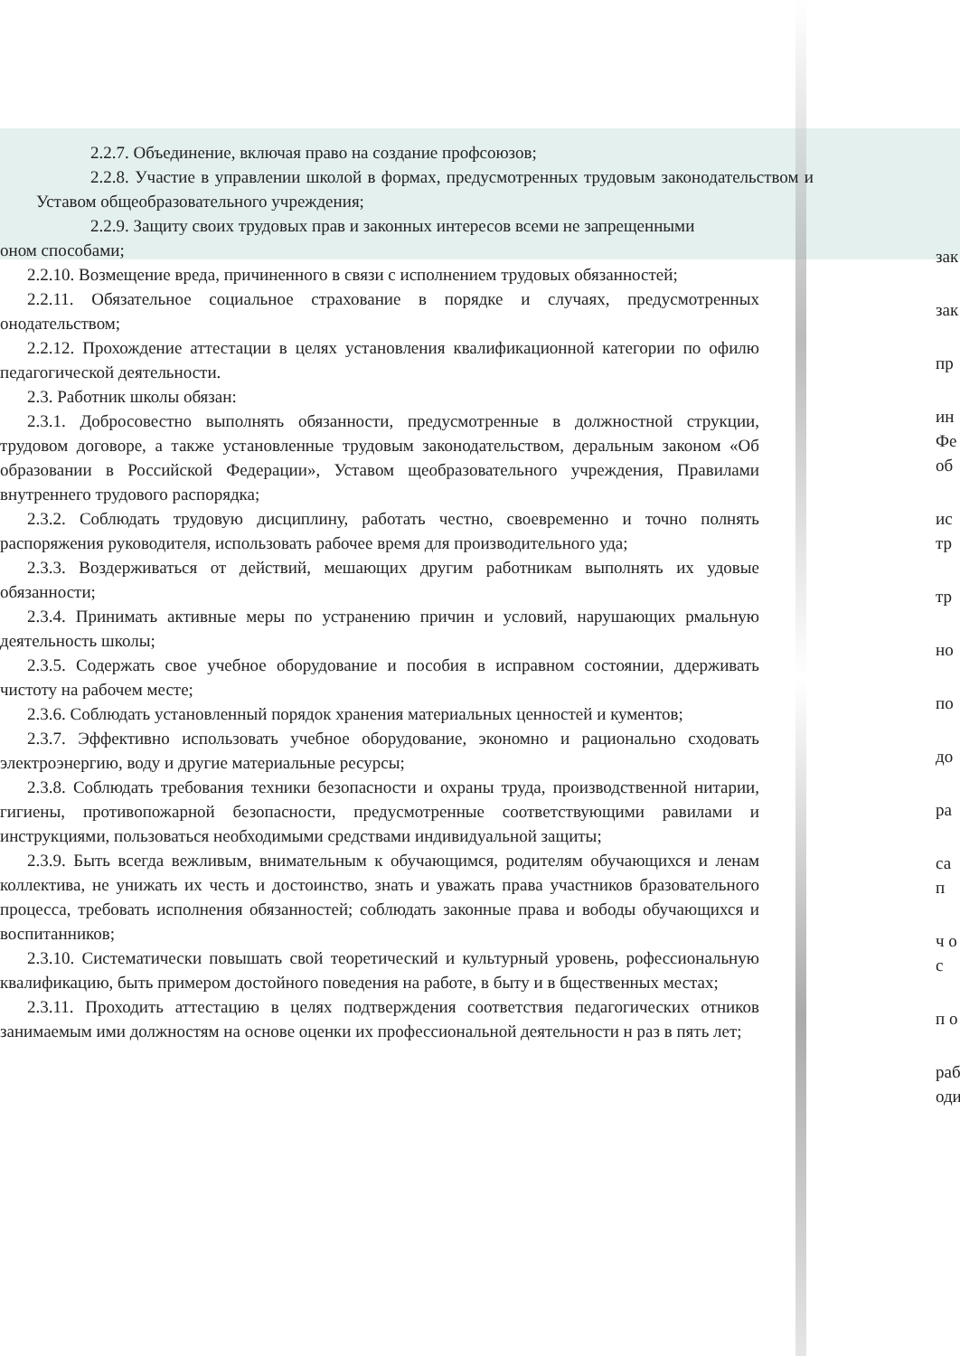2.2.7. Объединение, включая право на создание профсоюзов;
2.2.8. Участие в управлении школой в формах, предусмотренных трудовым законодательством и Уставом общеобразовательного учреждения;
2.2.9. Защиту своих трудовых прав и законных интересов всеми не запрещенными
оном способами;
2.2.10. Возмещение вреда, причиненного в связи с исполнением трудовых обязанностей;
2.2.11. Обязательное социальное страхование в порядке и случаях, предусмотренных онодательством;
2.2.12. Прохождение аттестации в целях установления квалификационной категории по офилю педагогической деятельности.
2.3. Работник школы обязан:
2.3.1. Добросовестно выполнять обязанности, предусмотренные в должностной струкции, трудовом договоре, а также установленные трудовым законодательством, деральным законом «Об образовании в Российской Федерации», Уставом щеобразовательного учреждения, Правилами внутреннего трудового распорядка;
2.3.2. Соблюдать трудовую дисциплину, работать честно, своевременно и точно полнять распоряжения руководителя, использовать рабочее время для производительного уда;
2.3.3. Воздерживаться от действий, мешающих другим работникам выполнять их удовые обязанности;
2.3.4. Принимать активные меры по устранению причин и условий, нарушающих рмальную деятельность школы;
2.3.5. Содержать свое учебное оборудование и пособия в исправном состоянии, ддерживать чистоту на рабочем месте;
2.3.6. Соблюдать установленный порядок хранения материальных ценностей и кументов;
2.3.7. Эффективно использовать учебное оборудование, экономно и рационально сходовать электроэнергию, воду и другие материальные ресурсы;
2.3.8. Соблюдать требования техники безопасности и охраны труда, производственной нитарии, гигиены, противопожарной безопасности, предусмотренные соответствующими равилами и инструкциями, пользоваться необходимыми средствами индивидуальной защиты;
2.3.9. Быть всегда вежливым, внимательным к обучающимся, родителям обучающихся и ленам коллектива, не унижать их честь и достоинство, знать и уважать права участников бразовательного процесса, требовать исполнения обязанностей; соблюдать законные права и вободы обучающихся и воспитанников;
2.3.10. Систематически повышать свой теоретический и культурный уровень, рофессиональную квалификацию, быть примером достойного поведения на работе, в быту и в бщественных местах;
2.3.11. Проходить аттестацию в целях подтверждения соответствия педагогических отников занимаемым ими должностям на основе оценки их профессиональной деятельности н раз в пять лет;
зак
зак
пр
ин Фе об
ис тр
тр
но
по
до
ра
са п
ч о с
п о
раб оди